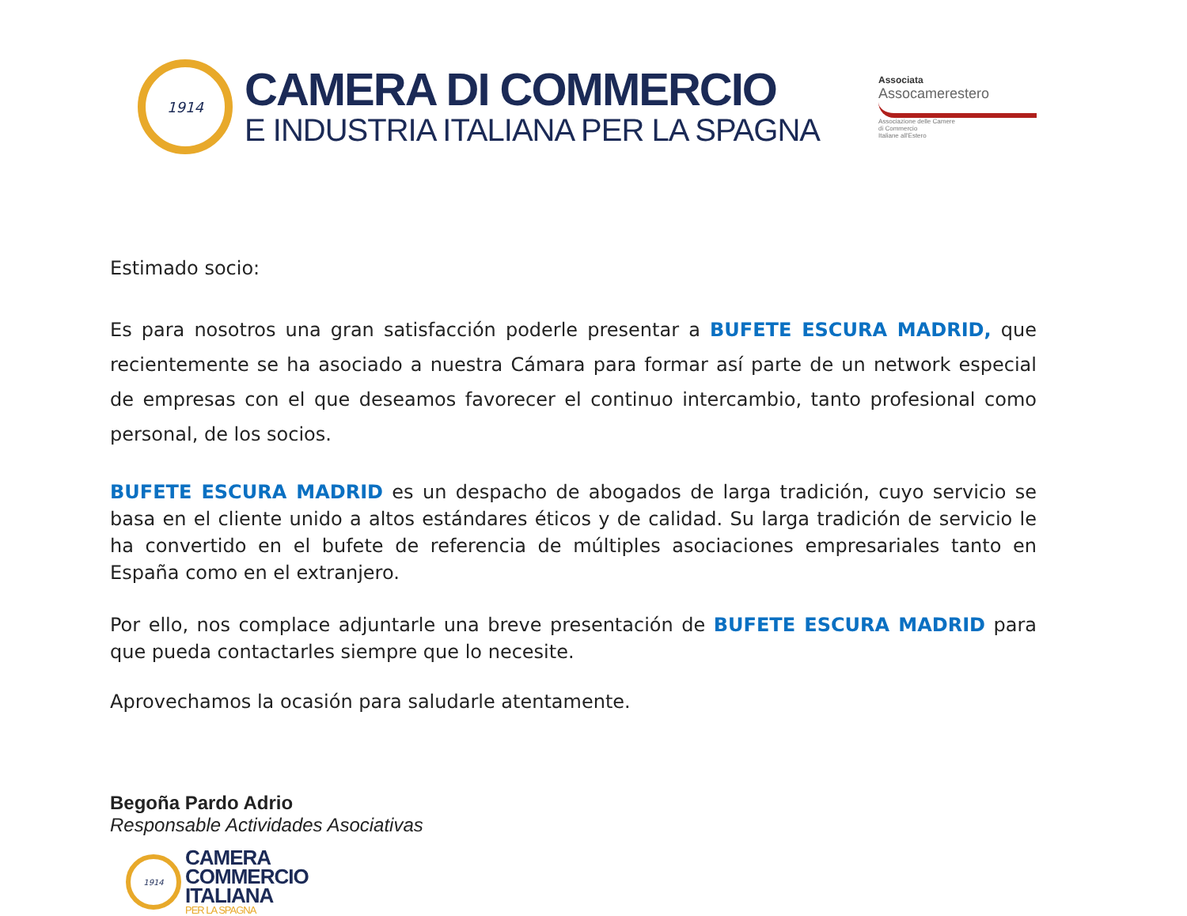1914
CAMERA DI COMMERCIO
E INDUSTRIA ITALIANA PER LA SPAGNA
Associata
Assocamerestero
Associazione delle Camere
di Commercio
Italiane all'Estero
Estimado socio:
Es para nosotros una gran satisfacción poderle presentar a BUFETE ESCURA MADRID, que recientemente se ha asociado a nuestra Cámara para formar así parte de un network especial de empresas con el que deseamos favorecer el continuo intercambio, tanto profesional como personal, de los socios.
BUFETE ESCURA MADRID es un despacho de abogados de larga tradición, cuyo servicio se basa en el cliente unido a altos estándares éticos y de calidad. Su larga tradición de servicio le ha convertido en el bufete de referencia de múltiples asociaciones empresariales tanto en España como en el extranjero.
Por ello, nos complace adjuntarle una breve presentación de BUFETE ESCURA MADRID para que pueda contactarles siempre que lo necesite.
Aprovechamos la ocasión para saludarle atentamente.
Begoña Pardo Adrio
Responsable Actividades Asociativas
1914
CAMERA
COMMERCIO
ITALIANA
PER LA SPAGNA